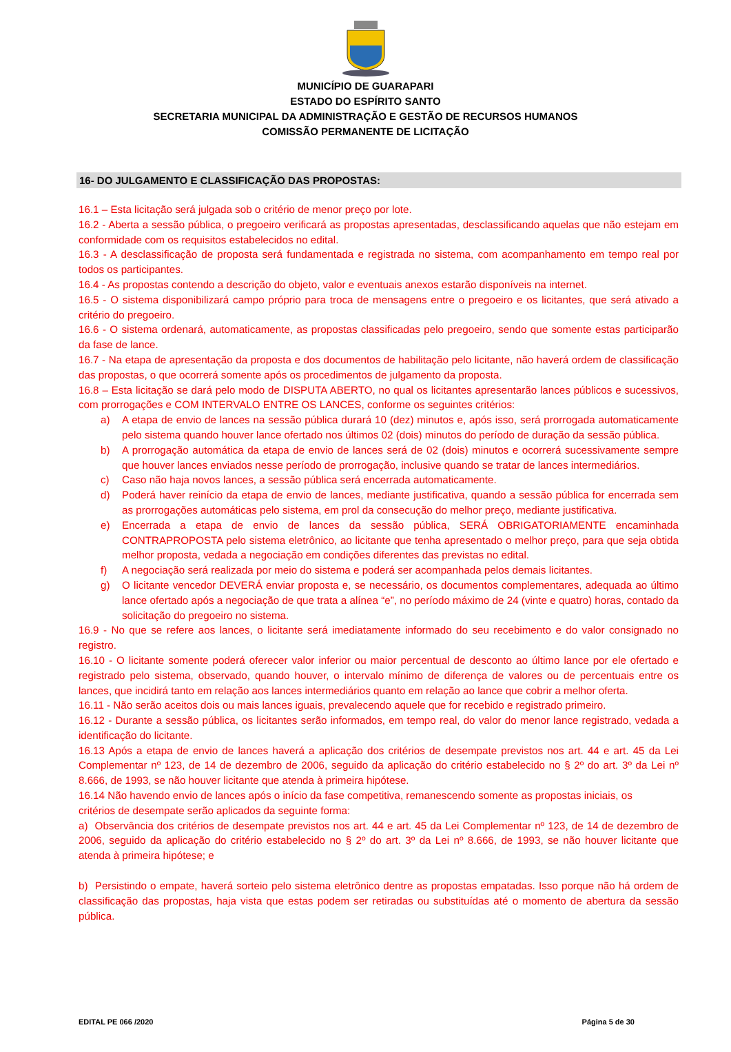MUNICÍPIO DE GUARAPARI
ESTADO DO ESPÍRITO SANTO
SECRETARIA MUNICIPAL DA ADMINISTRAÇÃO E GESTÃO DE RECURSOS HUMANOS
COMISSÃO PERMANENTE DE LICITAÇÃO
16- DO JULGAMENTO E CLASSIFICAÇÃO DAS PROPOSTAS:
16.1 – Esta licitação será julgada sob o critério de menor preço por lote.
16.2 - Aberta a sessão pública, o pregoeiro verificará as propostas apresentadas, desclassificando aquelas que não estejam em conformidade com os requisitos estabelecidos no edital.
16.3 - A desclassificação de proposta será fundamentada e registrada no sistema, com acompanhamento em tempo real por todos os participantes.
16.4 - As propostas contendo a descrição do objeto, valor e eventuais anexos estarão disponíveis na internet.
16.5 - O sistema disponibilizará campo próprio para troca de mensagens entre o pregoeiro e os licitantes, que será ativado a critério do pregoeiro.
16.6 - O sistema ordenará, automaticamente, as propostas classificadas pelo pregoeiro, sendo que somente estas participarão da fase de lance.
16.7 - Na etapa de apresentação da proposta e dos documentos de habilitação pelo licitante, não haverá ordem de classificação das propostas, o que ocorrerá somente após os procedimentos de julgamento da proposta.
16.8 – Esta licitação se dará pelo modo de DISPUTA ABERTO, no qual os licitantes apresentarão lances públicos e sucessivos, com prorrogações e COM INTERVALO ENTRE OS LANCES, conforme os seguintes critérios:
a) A etapa de envio de lances na sessão pública durará 10 (dez) minutos e, após isso, será prorrogada automaticamente pelo sistema quando houver lance ofertado nos últimos 02 (dois) minutos do período de duração da sessão pública.
b) A prorrogação automática da etapa de envio de lances será de 02 (dois) minutos e ocorrerá sucessivamente sempre que houver lances enviados nesse período de prorrogação, inclusive quando se tratar de lances intermediários.
c) Caso não haja novos lances, a sessão pública será encerrada automaticamente.
d) Poderá haver reinício da etapa de envio de lances, mediante justificativa, quando a sessão pública for encerrada sem as prorrogações automáticas pelo sistema, em prol da consecução do melhor preço, mediante justificativa.
e) Encerrada a etapa de envio de lances da sessão pública, SERÁ OBRIGATORIAMENTE encaminhada CONTRAPROPOSTA pelo sistema eletrônico, ao licitante que tenha apresentado o melhor preço, para que seja obtida melhor proposta, vedada a negociação em condições diferentes das previstas no edital.
f) A negociação será realizada por meio do sistema e poderá ser acompanhada pelos demais licitantes.
g) O licitante vencedor DEVERÁ enviar proposta e, se necessário, os documentos complementares, adequada ao último lance ofertado após a negociação de que trata a alínea “e”, no período máximo de 24 (vinte e quatro) horas, contado da solicitação do pregoeiro no sistema.
16.9 - No que se refere aos lances, o licitante será imediatamente informado do seu recebimento e do valor consignado no registro.
16.10 - O licitante somente poderá oferecer valor inferior ou maior percentual de desconto ao último lance por ele ofertado e registrado pelo sistema, observado, quando houver, o intervalo mínimo de diferença de valores ou de percentuais entre os lances, que incidirá tanto em relação aos lances intermediários quanto em relação ao lance que cobrir a melhor oferta.
16.11 - Não serão aceitos dois ou mais lances iguais, prevalecendo aquele que for recebido e registrado primeiro.
16.12 - Durante a sessão pública, os licitantes serão informados, em tempo real, do valor do menor lance registrado, vedada a identificação do licitante.
16.13 Após a etapa de envio de lances haverá a aplicação dos critérios de desempate previstos nos art. 44 e art. 45 da Lei Complementar nº 123, de 14 de dezembro de 2006, seguido da aplicação do critério estabelecido no § 2º do art. 3º da Lei nº 8.666, de 1993, se não houver licitante que atenda à primeira hipótese.
16.14 Não havendo envio de lances após o início da fase competitiva, remanescendo somente as propostas iniciais, os
critérios de desempate serão aplicados da seguinte forma:
a) Observância dos critérios de desempate previstos nos art. 44 e art. 45 da Lei Complementar nº 123, de 14 de dezembro de 2006, seguido da aplicação do critério estabelecido no § 2º do art. 3º da Lei nº 8.666, de 1993, se não houver licitante que atenda à primeira hipótese; e
b) Persistindo o empate, haverá sorteio pelo sistema eletrônico dentre as propostas empatadas. Isso porque não há ordem de classificação das propostas, haja vista que estas podem ser retiradas ou substituídas até o momento de abertura da sessão pública.
EDITAL PE 066 /2020 Página 5 de 30